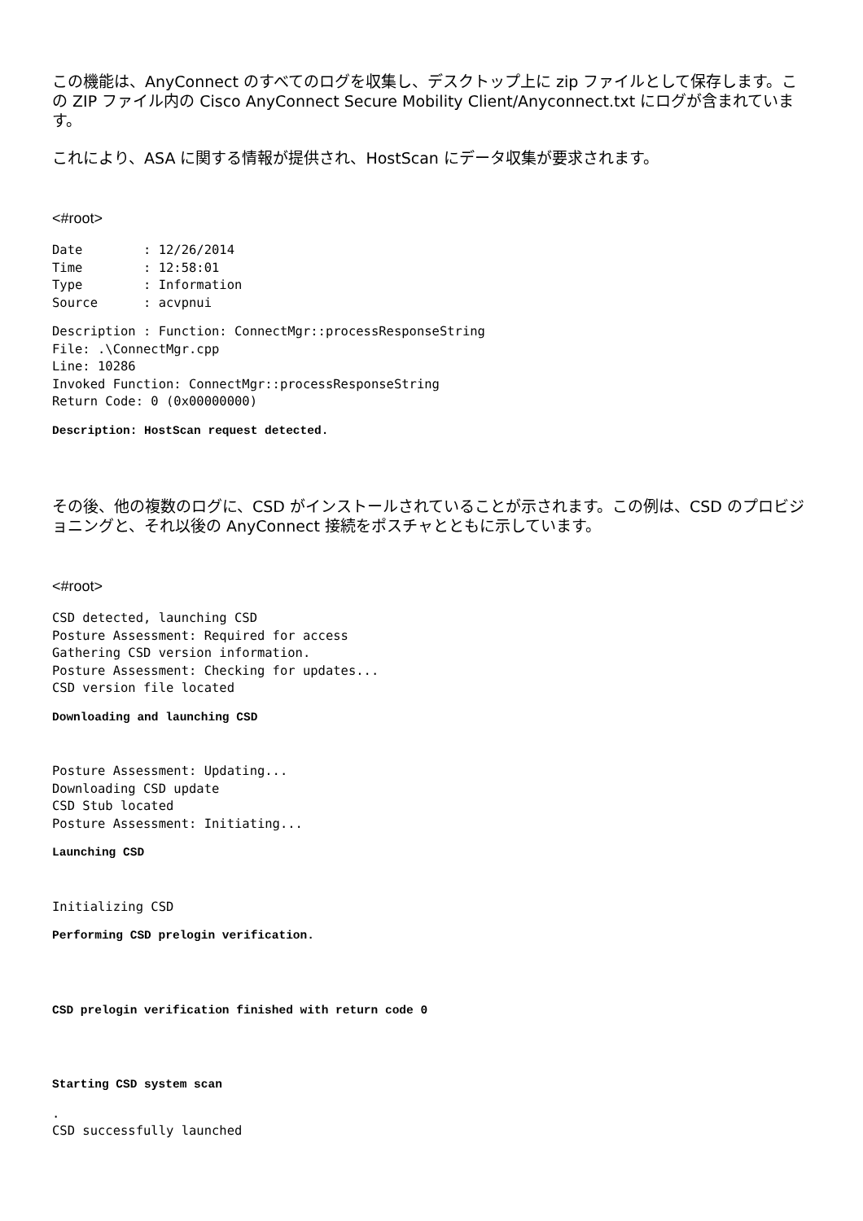この機能は、AnyConnect のすべてのログを収集し、デスクトップ上に zip ファイルとして保存します。この ZIP ファイル内の Cisco AnyConnect Secure Mobility Client/Anyconnect.txt にログが含まれています。
これにより、ASA に関する情報が提供され、HostScan にデータ収集が要求されます。
<#root>
Date        : 12/26/2014
Time        : 12:58:01
Type        : Information
Source      : acvpnui
Description : Function: ConnectMgr::processResponseString
File: .\ConnectMgr.cpp
Line: 10286
Invoked Function: ConnectMgr::processResponseString
Return Code: 0 (0x00000000)
Description: HostScan request detected.
その後、他の複数のログに、CSD がインストールされていることが示されます。この例は、CSD のプロビジョニングと、それ以後の AnyConnect 接続をポスチャとともに示しています。
<#root>
CSD detected, launching CSD
Posture Assessment: Required for access
Gathering CSD version information.
Posture Assessment: Checking for updates...
CSD version file located
Downloading and launching CSD
Posture Assessment: Updating...
Downloading CSD update
CSD Stub located
Posture Assessment: Initiating...
Launching CSD
Initializing CSD
Performing CSD prelogin verification.
CSD prelogin verification finished with return code 0
Starting CSD system scan
.
CSD successfully launched